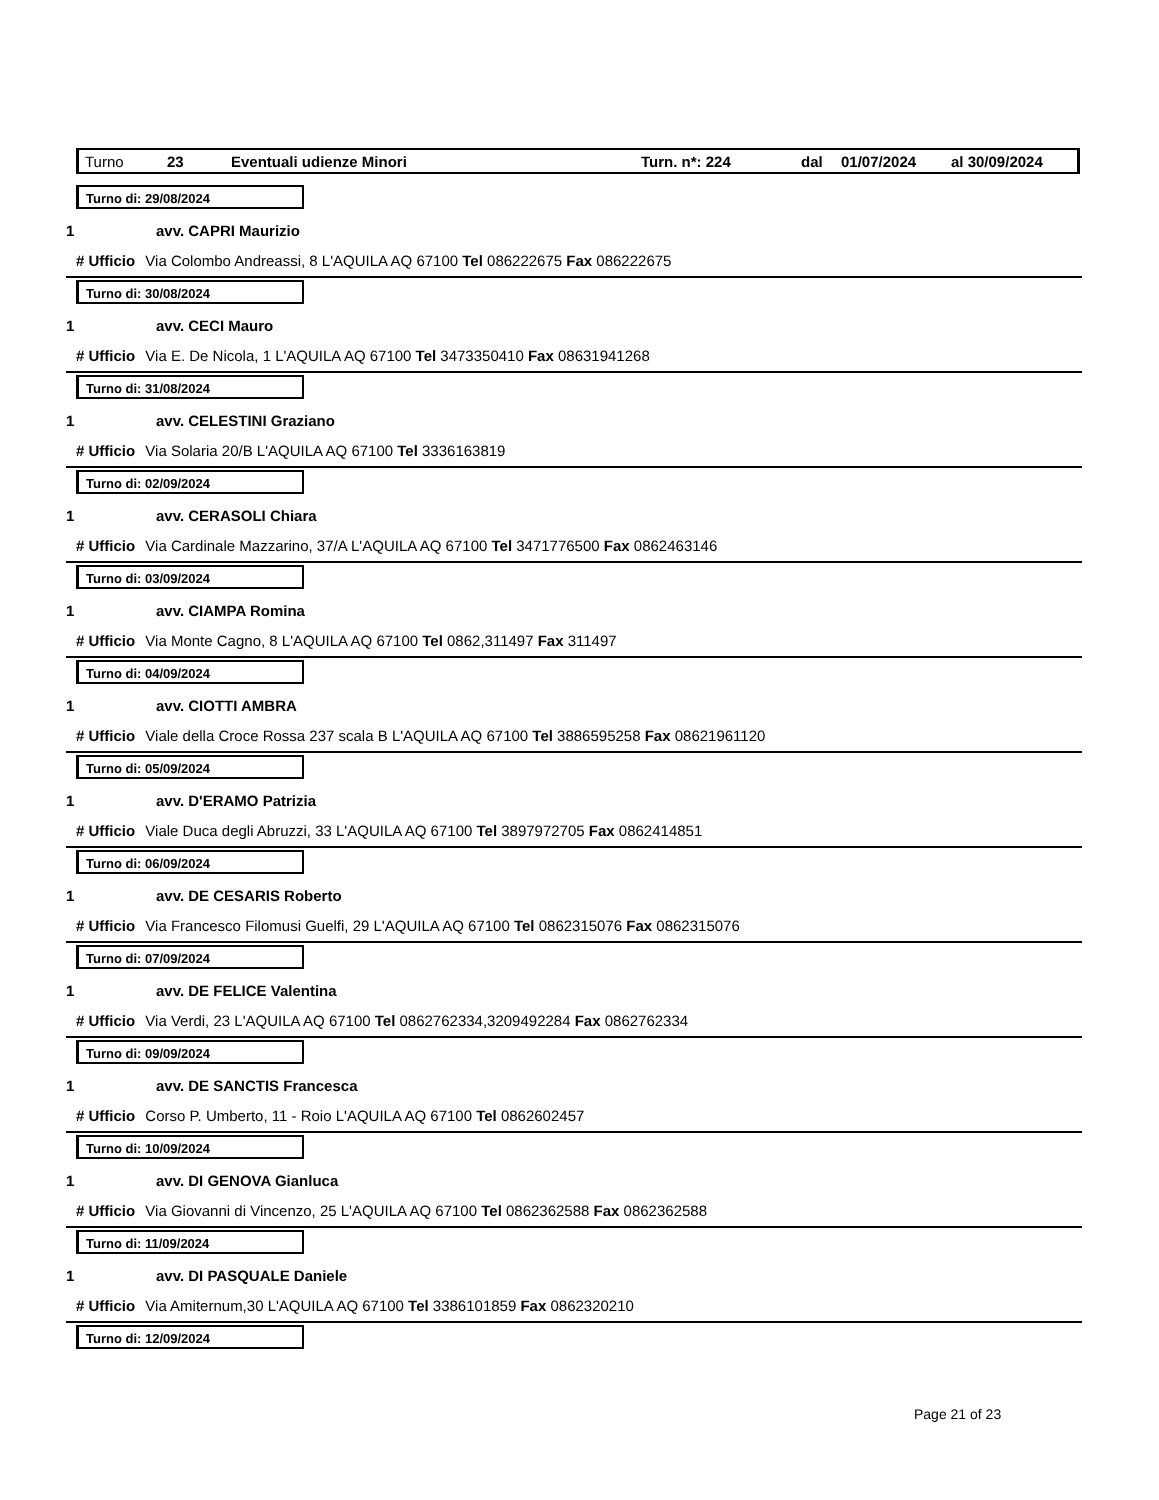Turno 23 Eventuali udienze Minori Turn. n*: 224 dal 01/07/2024 al 30/09/2024
Turno di: 29/08/2024
1 avv. CAPRI Maurizio
# Ufficio Via Colombo Andreassi, 8 L'AQUILA AQ 67100 Tel 086222675 Fax 086222675
Turno di: 30/08/2024
1 avv. CECI Mauro
# Ufficio Via E. De Nicola, 1 L'AQUILA AQ 67100 Tel 3473350410 Fax 08631941268
Turno di: 31/08/2024
1 avv. CELESTINI Graziano
# Ufficio Via Solaria 20/B L'AQUILA AQ 67100 Tel 3336163819
Turno di: 02/09/2024
1 avv. CERASOLI Chiara
# Ufficio Via Cardinale Mazzarino, 37/A L'AQUILA AQ 67100 Tel 3471776500 Fax 0862463146
Turno di: 03/09/2024
1 avv. CIAMPA Romina
# Ufficio Via Monte Cagno, 8 L'AQUILA AQ 67100 Tel 0862,311497 Fax 311497
Turno di: 04/09/2024
1 avv. CIOTTI AMBRA
# Ufficio Viale della Croce Rossa 237 scala B L'AQUILA AQ 67100 Tel 3886595258 Fax 08621961120
Turno di: 05/09/2024
1 avv. D'ERAMO Patrizia
# Ufficio Viale Duca degli Abruzzi, 33 L'AQUILA AQ 67100 Tel 3897972705 Fax 0862414851
Turno di: 06/09/2024
1 avv. DE CESARIS Roberto
# Ufficio Via Francesco Filomusi Guelfi, 29 L'AQUILA AQ 67100 Tel 0862315076 Fax 0862315076
Turno di: 07/09/2024
1 avv. DE FELICE Valentina
# Ufficio Via Verdi, 23 L'AQUILA AQ 67100 Tel 0862762334,3209492284 Fax 0862762334
Turno di: 09/09/2024
1 avv. DE SANCTIS Francesca
# Ufficio Corso P. Umberto, 11 - Roio L'AQUILA AQ 67100 Tel 0862602457
Turno di: 10/09/2024
1 avv. DI GENOVA Gianluca
# Ufficio Via Giovanni di Vincenzo, 25 L'AQUILA AQ 67100 Tel 0862362588 Fax 0862362588
Turno di: 11/09/2024
1 avv. DI PASQUALE Daniele
# Ufficio Via Amiternum,30 L'AQUILA AQ 67100 Tel 3386101859 Fax 0862320210
Turno di: 12/09/2024
Page 21 of 23